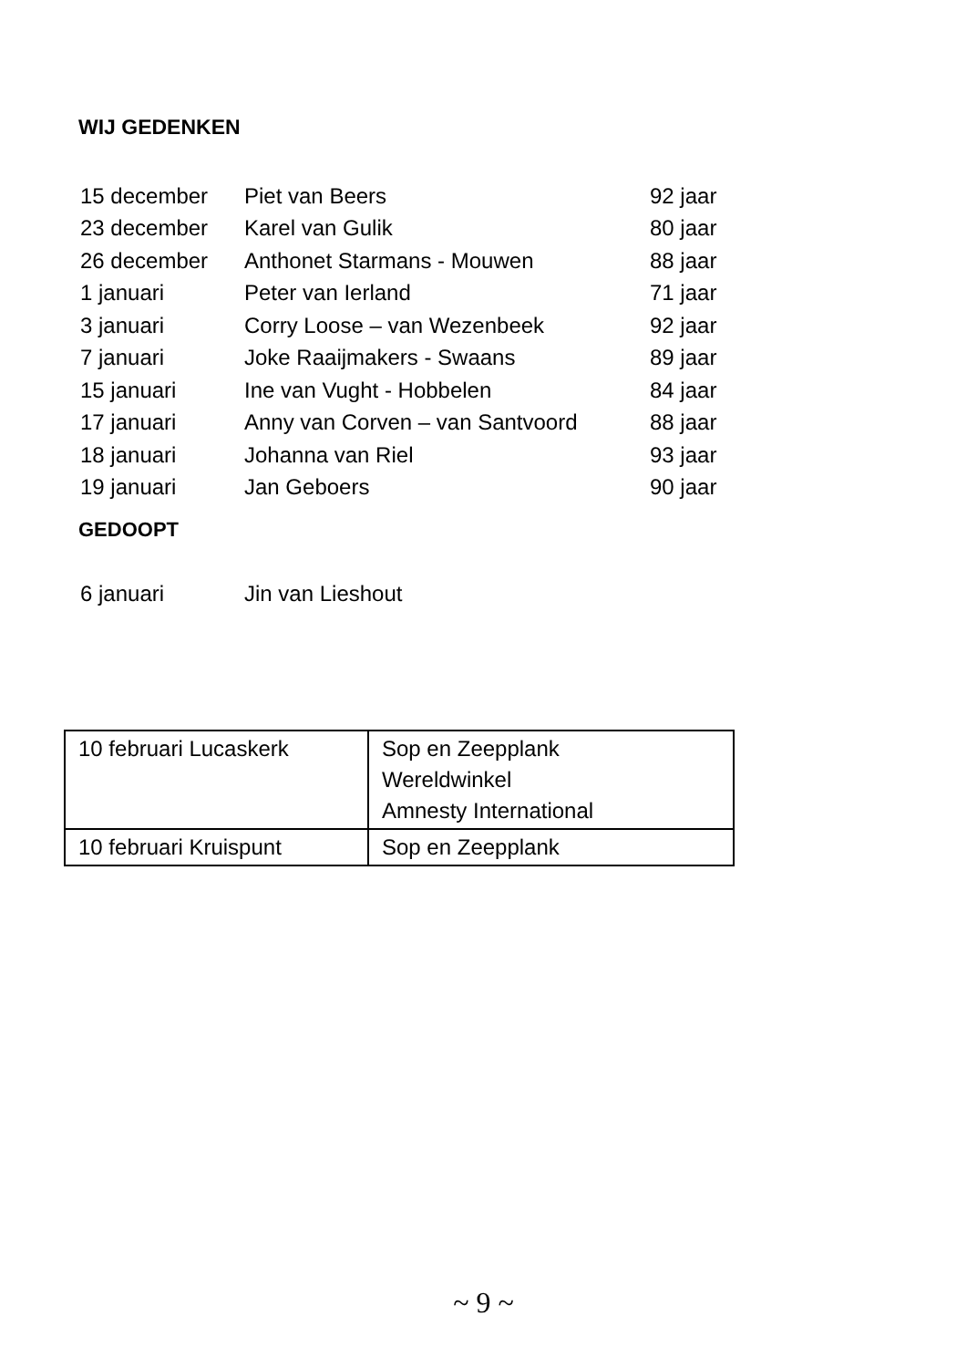WIJ GEDENKEN
| 15 december | Piet van Beers | 92 jaar |
| 23 december | Karel van Gulik | 80 jaar |
| 26 december | Anthonet Starmans - Mouwen | 88 jaar |
| 1 januari | Peter van Ierland | 71 jaar |
| 3 januari | Corry Loose – van Wezenbeek | 92 jaar |
| 7 januari | Joke Raaijmakers - Swaans | 89 jaar |
| 15 januari | Ine van Vught - Hobbelen | 84 jaar |
| 17 januari | Anny van Corven – van Santvoord | 88 jaar |
| 18 januari | Johanna van Riel | 93 jaar |
| 19 januari | Jan Geboers | 90 jaar |
GEDOOPT
| 6 januari | Jin van Lieshout |
| 10 februari Lucaskerk | Sop en Zeepplank Wereldwinkel Amnesty International |
| 10 februari Kruispunt | Sop en Zeepplank |
~ 9 ~